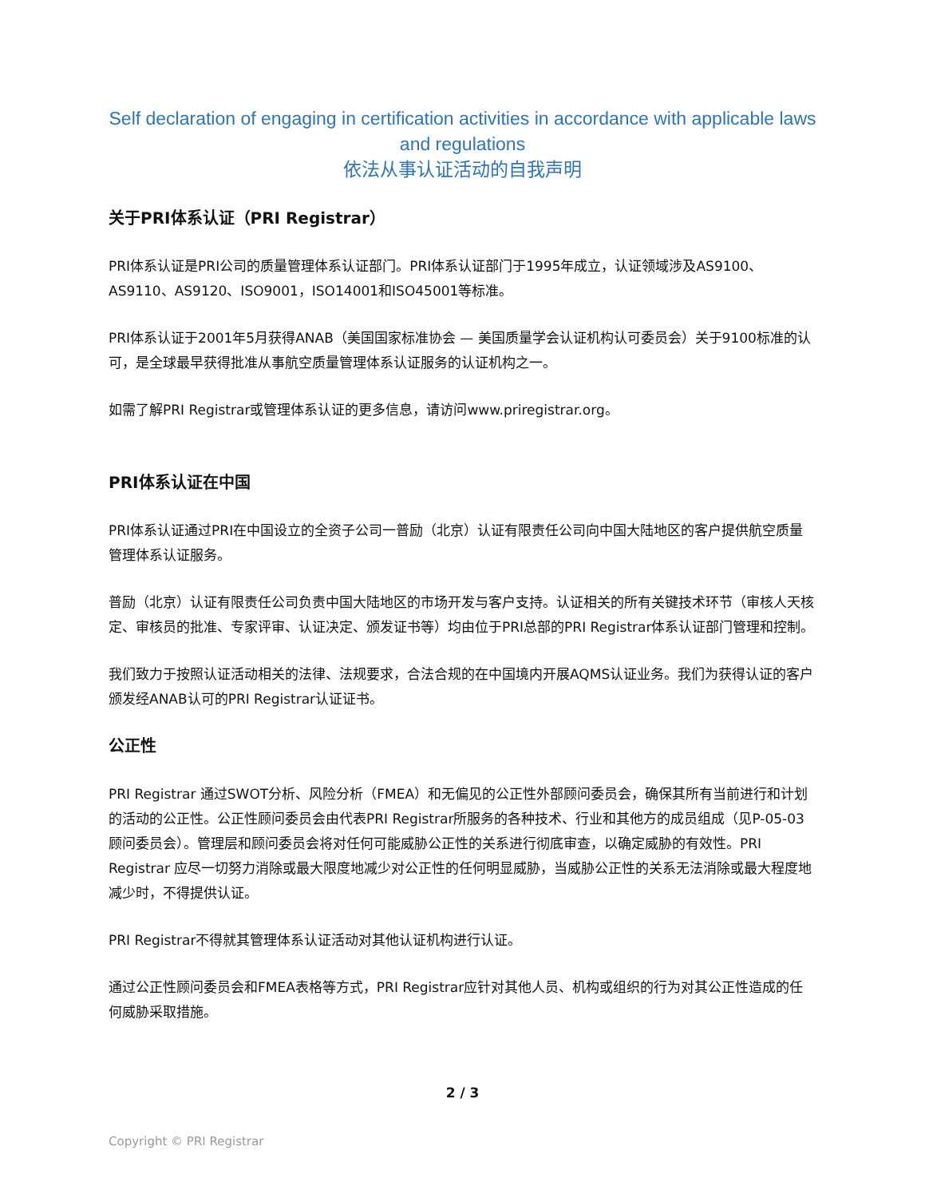Self declaration of engaging in certification activities in accordance with applicable laws and regulations
依法从事认证活动的自我声明
关于PRI体系认证（PRI Registrar）
PRI体系认证是PRI公司的质量管理体系认证部门。PRI体系认证部门于1995年成立，认证领域涉及AS9100、AS9110、AS9120、ISO9001，ISO14001和ISO45001等标准。
PRI体系认证于2001年5月获得ANAB（美国国家标准协会 — 美国质量学会认证机构认可委员会）关于9100标准的认可，是全球最早获得批准从事航空质量管理体系认证服务的认证机构之一。
如需了解PRI Registrar或管理体系认证的更多信息，请访问www.priregistrar.org。
PRI体系认证在中国
PRI体系认证通过PRI在中国设立的全资子公司一普励（北京）认证有限责任公司向中国大陆地区的客户提供航空质量管理体系认证服务。
普励（北京）认证有限责任公司负责中国大陆地区的市场开发与客户支持。认证相关的所有关键技术环节（审核人天核定、审核员的批准、专家评审、认证决定、颁发证书等）均由位于PRI总部的PRI Registrar体系认证部门管理和控制。
我们致力于按照认证活动相关的法律、法规要求，合法合规的在中国境内开展AQMS认证业务。我们为获得认证的客户颁发经ANAB认可的PRI Registrar认证证书。
公正性
PRI Registrar 通过SWOT分析、风险分析（FMEA）和无偏见的公正性外部顾问委员会，确保其所有当前进行和计划的活动的公正性。公正性顾问委员会由代表PRI Registrar所服务的各种技术、行业和其他方的成员组成（见P-05-03顾问委员会）。管理层和顾问委员会将对任何可能威胁公正性的关系进行彻底审查，以确定威胁的有效性。PRI Registrar 应尽一切努力消除或最大限度地减少对公正性的任何明显威胁，当威胁公正性的关系无法消除或最大程度地减少时，不得提供认证。
PRI Registrar不得就其管理体系认证活动对其他认证机构进行认证。
通过公正性顾问委员会和FMEA表格等方式，PRI Registrar应针对其他人员、机构或组织的行为对其公正性造成的任何威胁采取措施。
2 / 3
Copyright © PRI Registrar